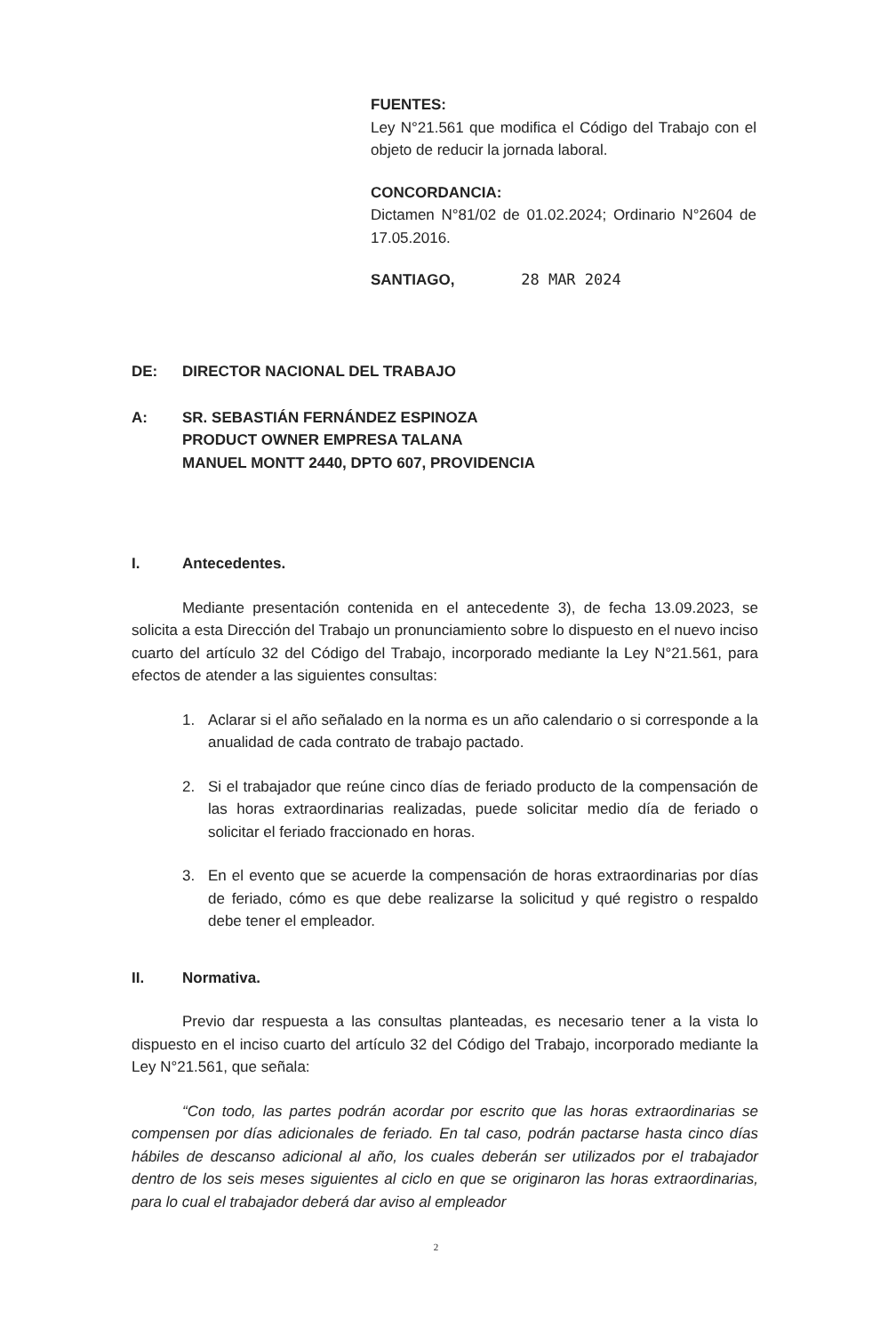FUENTES:
Ley N°21.561 que modifica el Código del Trabajo con el objeto de reducir la jornada laboral.
CONCORDANCIA:
Dictamen N°81/02 de 01.02.2024; Ordinario N°2604 de 17.05.2016.
SANTIAGO, 28 MAR 2024
DE: DIRECTOR NACIONAL DEL TRABAJO
A: SR. SEBASTIÁN FERNÁNDEZ ESPINOZA
PRODUCT OWNER EMPRESA TALANA
MANUEL MONTT 2440, DPTO 607, PROVIDENCIA
I. Antecedentes.
Mediante presentación contenida en el antecedente 3), de fecha 13.09.2023, se solicita a esta Dirección del Trabajo un pronunciamiento sobre lo dispuesto en el nuevo inciso cuarto del artículo 32 del Código del Trabajo, incorporado mediante la Ley N°21.561, para efectos de atender a las siguientes consultas:
1. Aclarar si el año señalado en la norma es un año calendario o si corresponde a la anualidad de cada contrato de trabajo pactado.
2. Si el trabajador que reúne cinco días de feriado producto de la compensación de las horas extraordinarias realizadas, puede solicitar medio día de feriado o solicitar el feriado fraccionado en horas.
3. En el evento que se acuerde la compensación de horas extraordinarias por días de feriado, cómo es que debe realizarse la solicitud y qué registro o respaldo debe tener el empleador.
II. Normativa.
Previo dar respuesta a las consultas planteadas, es necesario tener a la vista lo dispuesto en el inciso cuarto del artículo 32 del Código del Trabajo, incorporado mediante la Ley N°21.561, que señala:
“Con todo, las partes podrán acordar por escrito que las horas extraordinarias se compensen por días adicionales de feriado. En tal caso, podrán pactarse hasta cinco días hábiles de descanso adicional al año, los cuales deberán ser utilizados por el trabajador dentro de los seis meses siguientes al ciclo en que se originaron las horas extraordinarias, para lo cual el trabajador deberá dar aviso al empleador
2